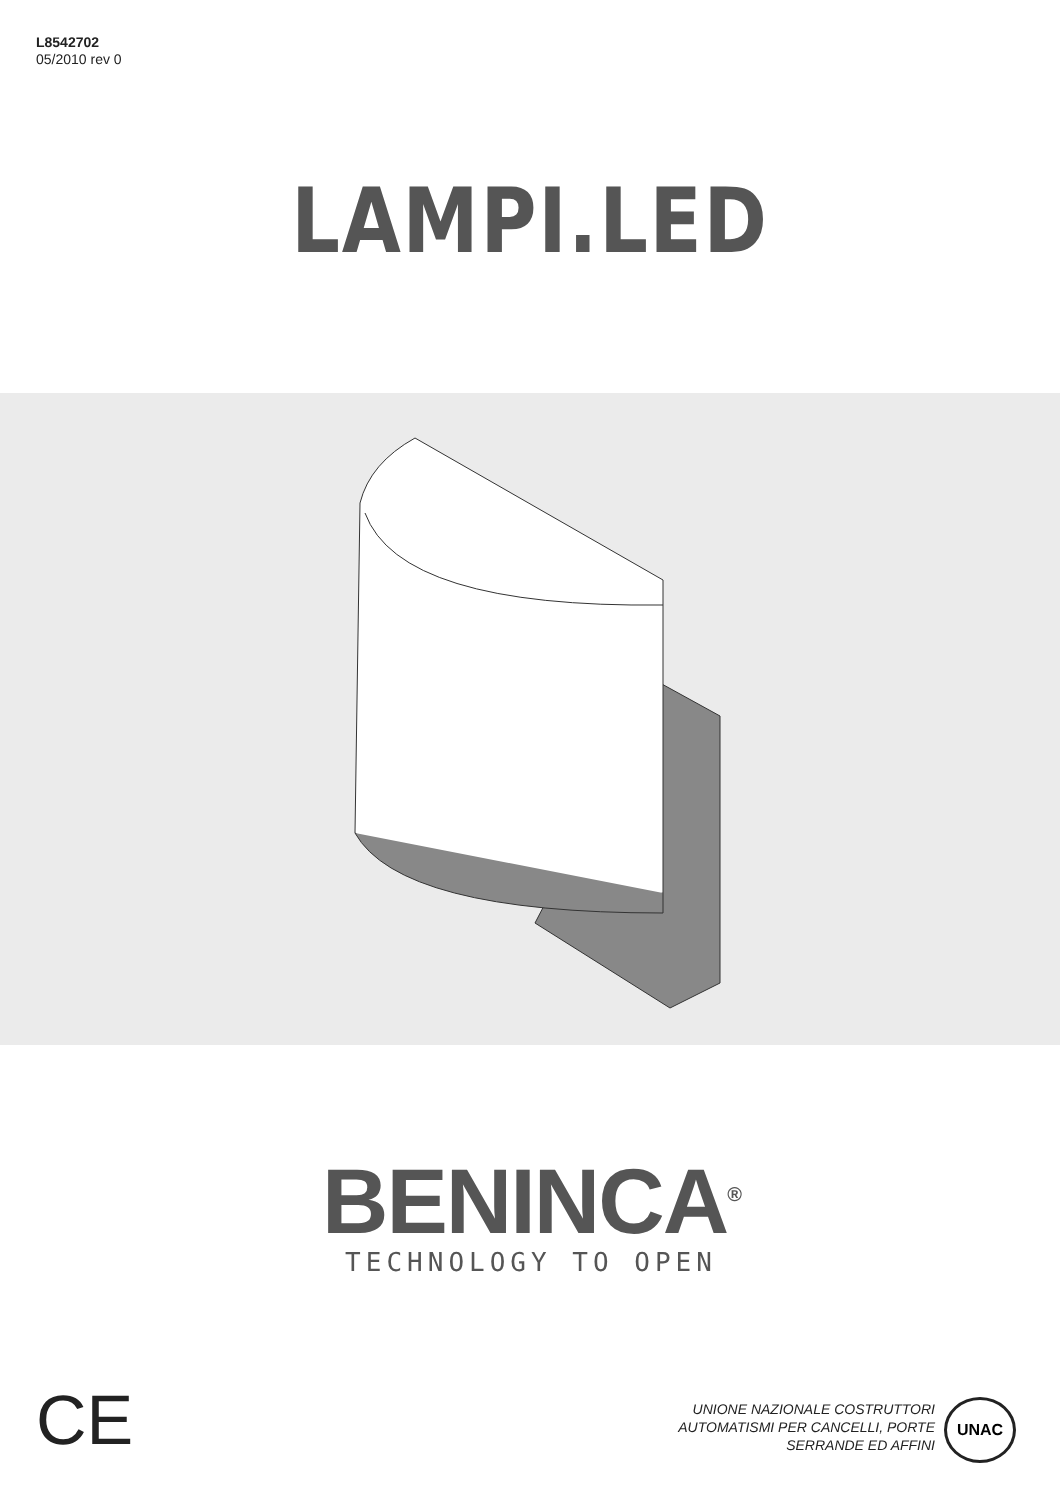L8542702
05/2010 rev 0
LAMPI.LED
BENINCA<sup>®</sup>
TECHNOLOGY TO OPEN
CE
UNIONE NAZIONALE COSTRUTTORI
AUTOMATISMI PER CANCELLI, PORTE
SERRANDE ED AFFINI
UNAC